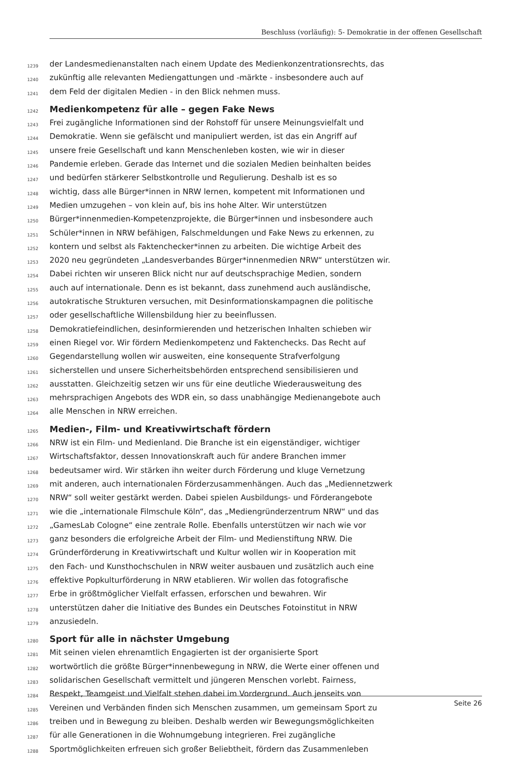Beschluss (vorläufig): 5- Demokratie in der offenen Gesellschaft
1239 der Landesmedienanstalten nach einem Update des Medienkonzentrationsrechts, das
1240 zukünftig alle relevanten Mediengattungen und -märkte - insbesondere auch auf
1241 dem Feld der digitalen Medien - in den Blick nehmen muss.
1242 Medienkompetenz für alle – gegen Fake News
1243 Frei zugängliche Informationen sind der Rohstoff für unsere Meinungsvielfalt und
1244 Demokratie. Wenn sie gefälscht und manipuliert werden, ist das ein Angriff auf
1245 unsere freie Gesellschaft und kann Menschenleben kosten, wie wir in dieser
1246 Pandemie erleben. Gerade das Internet und die sozialen Medien beinhalten beides
1247 und bedürfen stärkerer Selbstkontrolle und Regulierung. Deshalb ist es so
1248 wichtig, dass alle Bürger*innen in NRW lernen, kompetent mit Informationen und
1249 Medien umzugehen – von klein auf, bis ins hohe Alter. Wir unterstützen
1250 Bürger*innenmedien-Kompetenzprojekte, die Bürger*innen und insbesondere auch
1251 Schüler*innen in NRW befähigen, Falschmeldungen und Fake News zu erkennen, zu
1252 kontern und selbst als Faktenchecker*innen zu arbeiten. Die wichtige Arbeit des
1253 2020 neu gegründeten „Landesverbandes Bürger*innenmedien NRW“ unterstützen wir.
1254 Dabei richten wir unseren Blick nicht nur auf deutschsprachige Medien, sondern
1255 auch auf internationale. Denn es ist bekannt, dass zunehmend auch ausländische,
1256 autokratische Strukturen versuchen, mit Desinformationskampagnen die politische
1257 oder gesellschaftliche Willensbildung hier zu beeinflussen.
1258 Demokratiefeindlichen, desinformierenden und hetzerischen Inhalten schieben wir
1259 einen Riegel vor. Wir fördern Medienkompetenz und Faktenchecks. Das Recht auf
1260 Gegendarstellung wollen wir ausweiten, eine konsequente Strafverfolgung
1261 sicherstellen und unsere Sicherheitsbehörden entsprechend sensibilisieren und
1262 ausstatten. Gleichzeitig setzen wir uns für eine deutliche Wiederausweitung des
1263 mehrsprachigen Angebots des WDR ein, so dass unabhängige Medienangebote auch
1264 alle Menschen in NRW erreichen.
1265 Medien-, Film- und Kreativwirtschaft fördern
1266 NRW ist ein Film- und Medienland. Die Branche ist ein eigenständiger, wichtiger
1267 Wirtschaftsfaktor, dessen Innovationskraft auch für andere Branchen immer
1268 bedeutsamer wird. Wir stärken ihn weiter durch Förderung und kluge Vernetzung
1269 mit anderen, auch internationalen Förderzusammenhängen. Auch das „Mediennetzwerk
1270 NRW“ soll weiter gestärkt werden. Dabei spielen Ausbildungs- und Förderangebote
1271 wie die „internationale Filmschule Köln“, das „Mediengründerzentrum NRW“ und das
1272 „GamesLab Cologne“ eine zentrale Rolle. Ebenfalls unterstützen wir nach wie vor
1273 ganz besonders die erfolgreiche Arbeit der Film- und Medienstiftung NRW. Die
1274 Gründerförderung in Kreativwirtschaft und Kultur wollen wir in Kooperation mit
1275 den Fach- und Kunsthochschulen in NRW weiter ausbauen und zusätzlich auch eine
1276 effektive Popkulturförderung in NRW etablieren. Wir wollen das fotografische
1277 Erbe in größtmöglicher Vielfalt erfassen, erforschen und bewahren. Wir
1278 unterstützen daher die Initiative des Bundes ein Deutsches Fotoinstitut in NRW
1279 anzusiedeln.
1280 Sport für alle in nächster Umgebung
1281 Mit seinen vielen ehrenamtlich Engagierten ist der organisierte Sport
1282 wortwörtlich die größte Bürger*innenbewegung in NRW, die Werte einer offenen und
1283 solidarischen Gesellschaft vermittelt und jüngeren Menschen vorlebt. Fairness,
1284 Respekt, Teamgeist und Vielfalt stehen dabei im Vordergrund. Auch jenseits von
1285 Vereinen und Verbänden finden sich Menschen zusammen, um gemeinsam Sport zu
1286 treiben und in Bewegung zu bleiben. Deshalb werden wir Bewegungsmöglichkeiten
1287 für alle Generationen in die Wohnumgebung integrieren. Frei zugängliche
1288 Sportmöglichkeiten erfreuen sich großer Beliebtheit, fördern das Zusammenleben
Seite 26